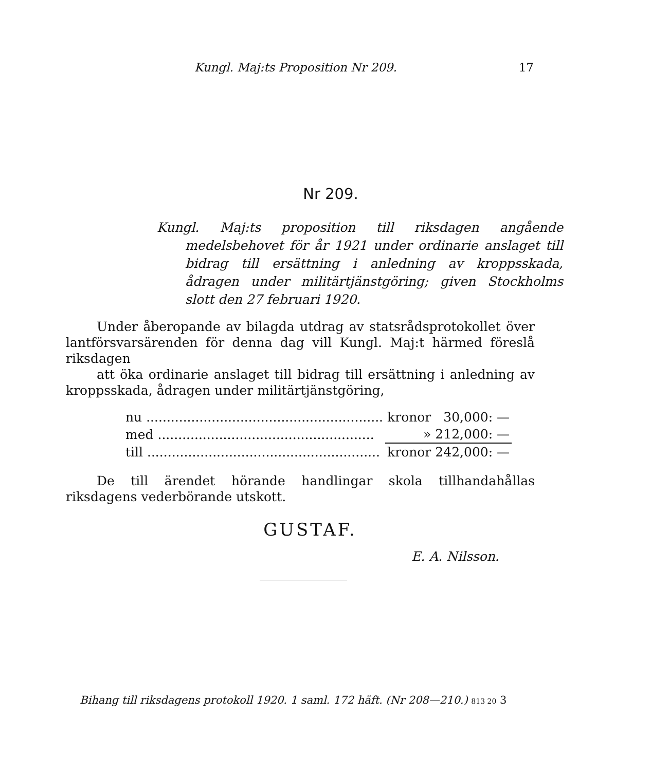Kungl. Maj:ts Proposition Nr 209. 17
Nr 209.
Kungl. Maj:ts proposition till riksdagen angående medelsbehovet för år 1921 under ordinarie anslaget till bidrag till ersättning i anledning av kroppsskada, ådragen under militärtjänstgöring; given Stockholms slott den 27 februari 1920.
Under åberopande av bilagda utdrag av statsrådsprotokollet över lantförsvarsärenden för denna dag vill Kungl. Maj:t härmed föreslå riksdagen
att öka ordinarie anslaget till bidrag till ersättning i anledning av kroppsskada, ådragen under militärtjänstgöring,
| nu .......................................................... | kronor | 30,000: — |
| med ..................................................... | » | 212,000: — |
| till ......................................................... | kronor | 242,000: — |
De till ärendet hörande handlingar skola tillhandahållas riksdagens vederbörande utskott.
GUSTAF.
E. A. Nilsson.
Bihang till riksdagens protokoll 1920. 1 saml. 172 häft. (Nr 208—210.) 813 20 3